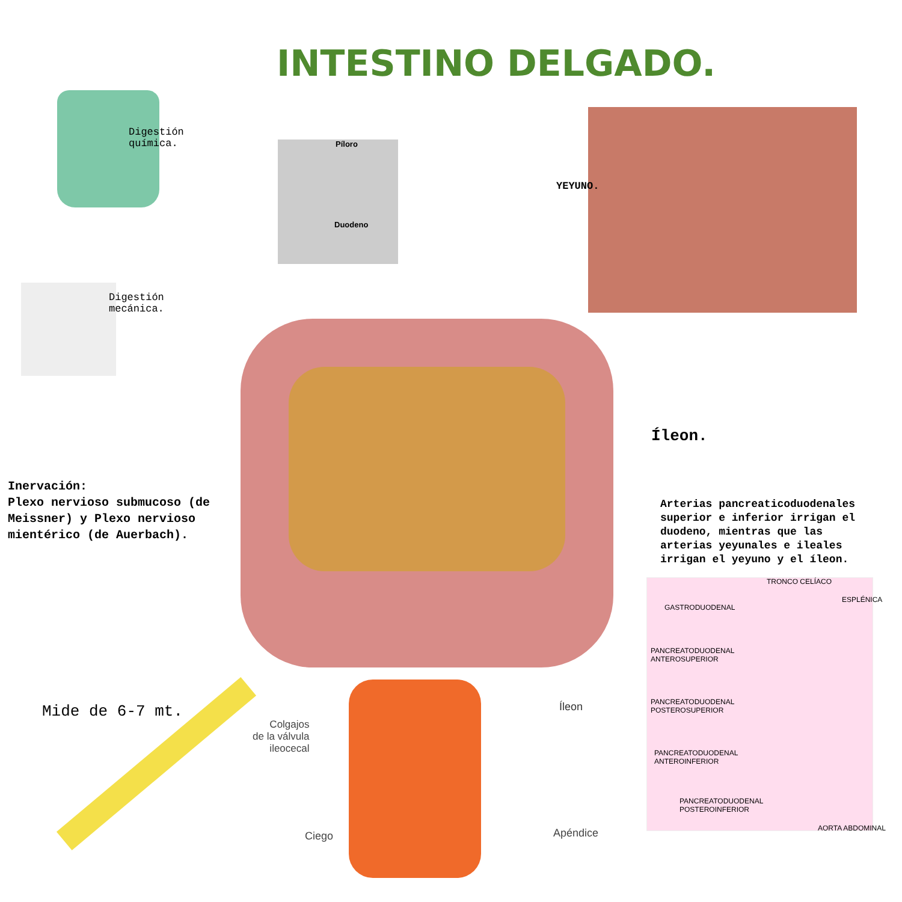INTESTINO DELGADO.
Digestión
química.
Píloro
Duodeno
YEYUNO.
Digestión
mecánica.
Íleon.
Inervación:
Plexo nervioso submucoso (de
Meissner) y Plexo nervioso
mientérico (de Auerbach).
Arterias pancreaticoduodenales
superior e inferior irrigan el
duodeno, mientras que las
arterias yeyunales e ileales
irrigan el yeyuno y el íleon.
TRONCO CELÍACO
ESPLÉNICA
GASTRODUODENAL
PANCREATODUODENAL
ANTEROSUPERIOR
PANCREATODUODENAL
POSTEROSUPERIOR
PANCREATODUODENAL
ANTEROINFERIOR
PANCREATODUODENAL
POSTEROINFERIOR
AORTA ABDOMINAL
Mide de 6-7 mt. Íleon
Colgajos
de la válvula
ileocecal
Ciego Apéndice